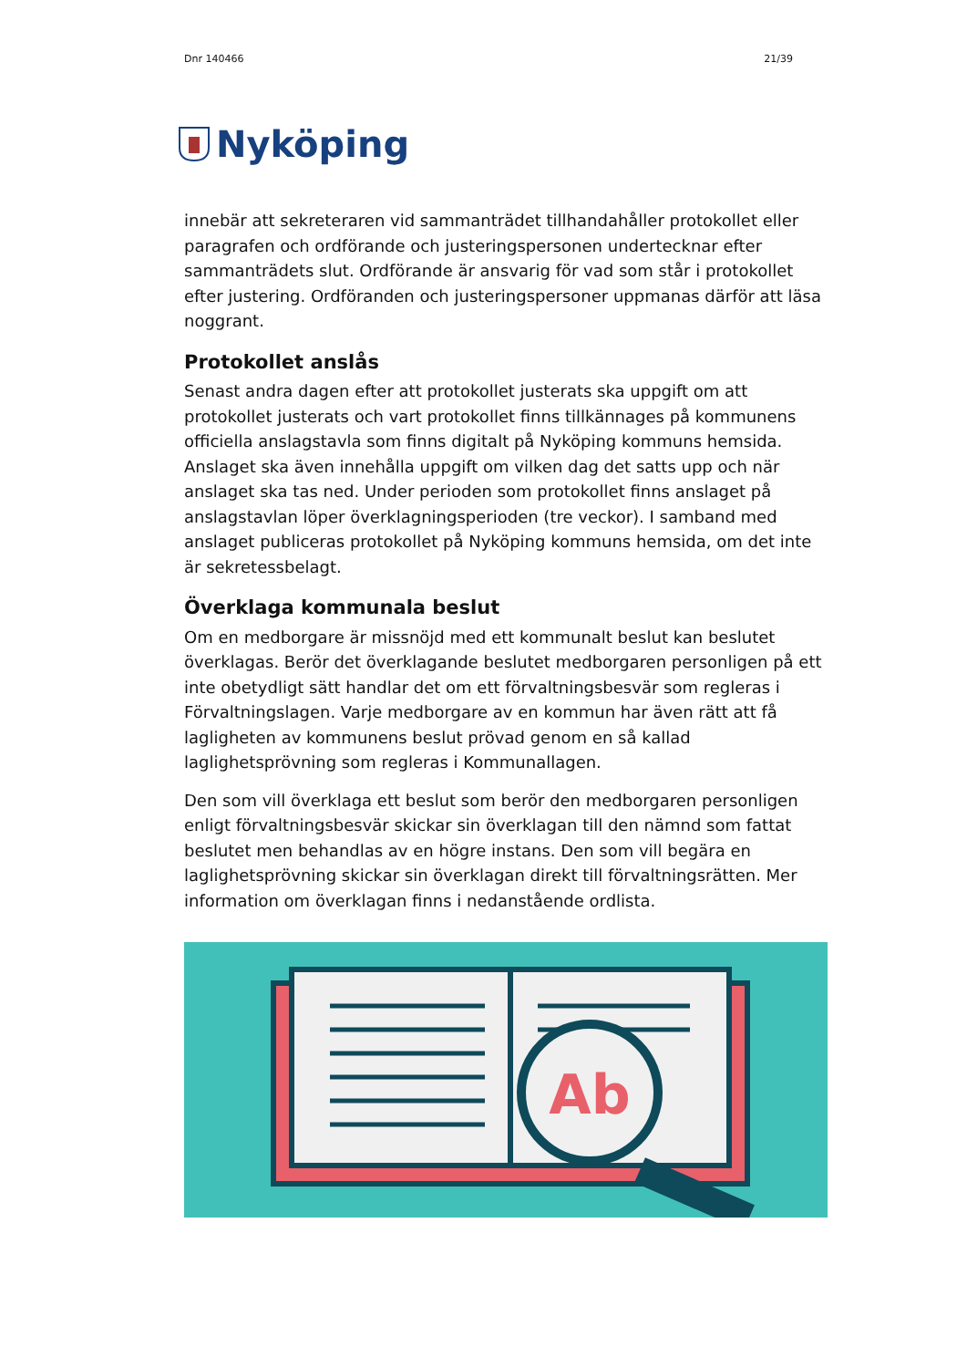Dnr 140466 21/39
Nyköping
innebär att sekreteraren vid sammanträdet tillhandahåller protokollet eller paragrafen och ordförande och justeringspersonen undertecknar efter sammanträdets slut. Ordförande är ansvarig för vad som står i protokollet efter justering. Ordföranden och justeringspersoner uppmanas därför att läsa noggrant.
Protokollet anslås
Senast andra dagen efter att protokollet justerats ska uppgift om att protokollet justerats och vart protokollet finns tillkännages på kommunens officiella anslagstavla som finns digitalt på Nyköping kommuns hemsida. Anslaget ska även innehålla uppgift om vilken dag det satts upp och när anslaget ska tas ned. Under perioden som protokollet finns anslaget på anslagstavlan löper överklagningsperioden (tre veckor). I samband med anslaget publiceras protokollet på Nyköping kommuns hemsida, om det inte är sekretessbelagt.
Överklaga kommunala beslut
Om en medborgare är missnöjd med ett kommunalt beslut kan beslutet överklagas. Berör det överklagande beslutet medborgaren personligen på ett inte obetydligt sätt handlar det om ett förvaltningsbesvär som regleras i Förvaltningslagen. Varje medborgare av en kommun har även rätt att få lagligheten av kommunens beslut prövad genom en så kallad laglighetsprövning som regleras i Kommunallagen.
Den som vill överklaga ett beslut som berör den medborgaren personligen enligt förvaltningsbesvär skickar sin överklagan till den nämnd som fattat beslutet men behandlas av en högre instans. Den som vill begära en laglighetsprövning skickar sin överklagan direkt till förvaltningsrätten. Mer information om överklagan finns i nedanstående ordlista.
Ab